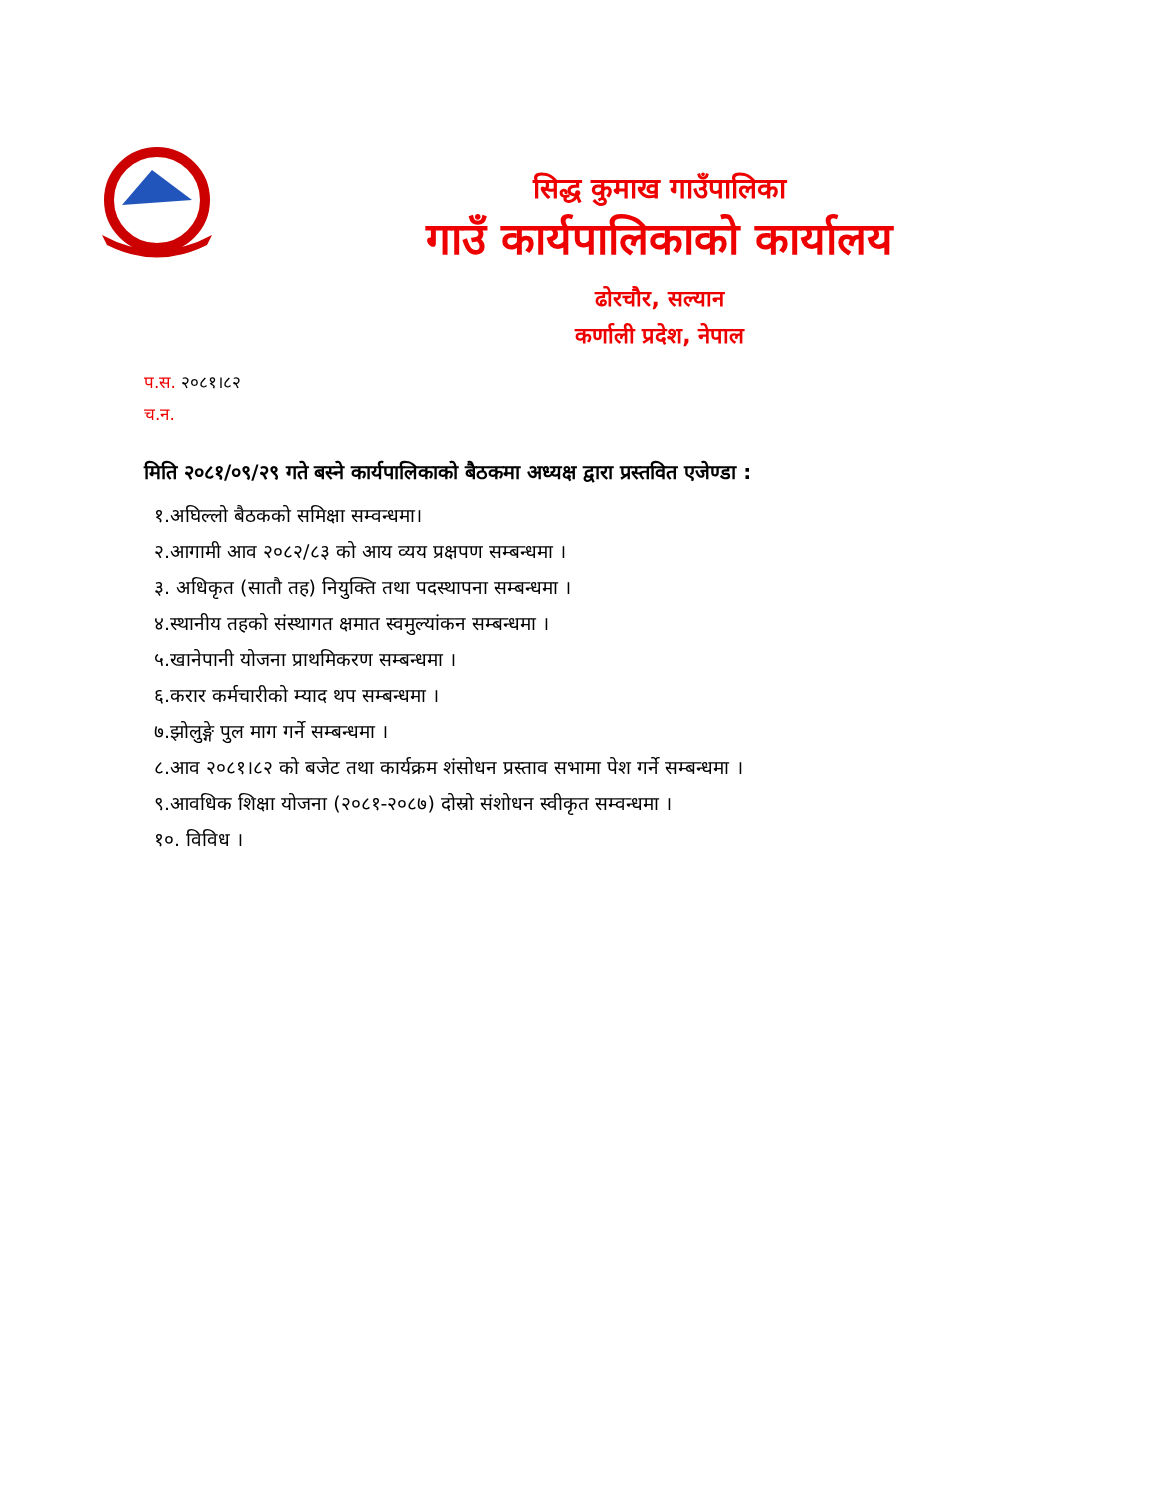सिद्ध कुमाख गाउँपालिका
गाउँ कार्यपालिकाको कार्यालय
ढोरचौर, सल्यान
कर्णाली प्रदेश, नेपाल
प.स. २०८१।८२
च.न.
मिति २०८१/०९/२९ गते बस्ने कार्यपालिकाको बैठकमा अध्यक्ष द्वारा प्रस्तवित एजेण्डा :
१.अघिल्लो बैठकको समिक्षा सम्वन्धमा।
२.आगामी आव २०८२/८३ को आय व्यय प्रक्षपण सम्बन्धमा ।
३. अधिकृत (सातौ तह) नियुक्ति तथा पदस्थापना सम्बन्धमा ।
४.स्थानीय तहको संस्थागत क्षमात स्वमुल्यांकन सम्बन्धमा ।
५.खानेपानी योजना प्राथमिकरण सम्बन्धमा ।
६.करार कर्मचारीको म्याद थप सम्बन्धमा ।
७.झोलुङ्गे पुल माग गर्ने सम्बन्धमा ।
८.आव २०८१।८२ को बजेट तथा कार्यक्रम शंसोधन प्रस्ताव सभामा पेश गर्ने सम्बन्धमा ।
९.आवधिक शिक्षा योजना (२०८१-२०८७) दोस्रो संशोधन स्वीकृत सम्वन्धमा ।
१०. विविध ।